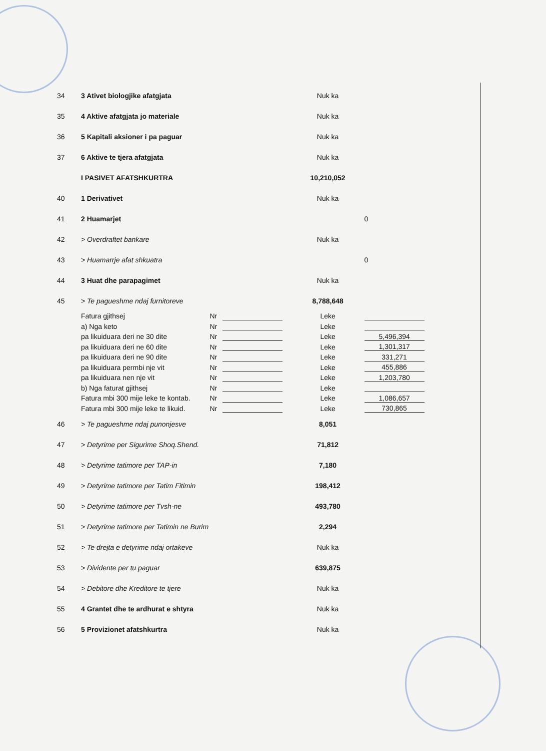| 34 | 3 Ativet biologjike afatgjata | | | Nuk ka | |
| 35 | 4 Aktive afatgjata jo materiale | | | Nuk ka | |
| 36 | 5 Kapitali aksioner i pa paguar | | | Nuk ka | |
| 37 | 6 Aktive te tjera afatgjata | | | Nuk ka | |
| | I PASIVET AFATSHKURTRA | | | 10,210,052 | |
| 40 | 1 Derivativet | | | Nuk ka | |
| 41 | 2 Huamarjet | | | | 0 |
| 42 | > Overdraftet bankare | | | Nuk ka | |
| 43 | > Huamarrje afat shkuatra | | | | 0 |
| 44 | 3 Huat dhe parapagimet | | | Nuk ka | |
| 45 | > Te pagueshme ndaj furnitoreve | | | 8,788,648 | |
| | Fatura gjithsej | Nr | | Leke | |
| | a) Nga keto | Nr | | Leke | |
| | pa likuiduara deri ne 30 dite | Nr | | Leke | 5,496,394 |
| | pa likuiduara deri ne 60 dite | Nr | | Leke | 1,301,317 |
| | pa likuiduara deri ne 90 dite | Nr | | Leke | 331,271 |
| | pa likuiduara permbi nje vit | Nr | | Leke | 455,886 |
| | pa likuiduara nen nje vit | Nr | | Leke | 1,203,780 |
| | b) Nga faturat gjithsej | Nr | | Leke | |
| | Fatura mbi 300 mije leke te kontab. | Nr | | Leke | 1,086,657 |
| | Fatura mbi 300 mije leke te likuid. | Nr | | Leke | 730,865 |
| 46 | > Te pagueshme ndaj punonjesve | | | 8,051 | |
| 47 | > Detyrime per Sigurime Shoq.Shend. | | | 71,812 | |
| 48 | > Detyrime tatimore per TAP-in | | | 7,180 | |
| 49 | > Detyrime tatimore per Tatim Fitimin | | | 198,412 | |
| 50 | > Detyrime tatimore per Tvsh-ne | | | 493,780 | |
| 51 | > Detyrime tatimore per Tatimin ne Burim | | | 2,294 | |
| 52 | > Te drejta e detyrime ndaj ortakeve | | | Nuk ka | |
| 53 | > Dividente per tu paguar | | | 639,875 | |
| 54 | > Debitore dhe Kreditore te tjere | | | Nuk ka | |
| 55 | 4 Grantet dhe te ardhurat e shtyra | | | Nuk ka | |
| 56 | 5 Provizionet afatshkurtra | | | Nuk ka | |